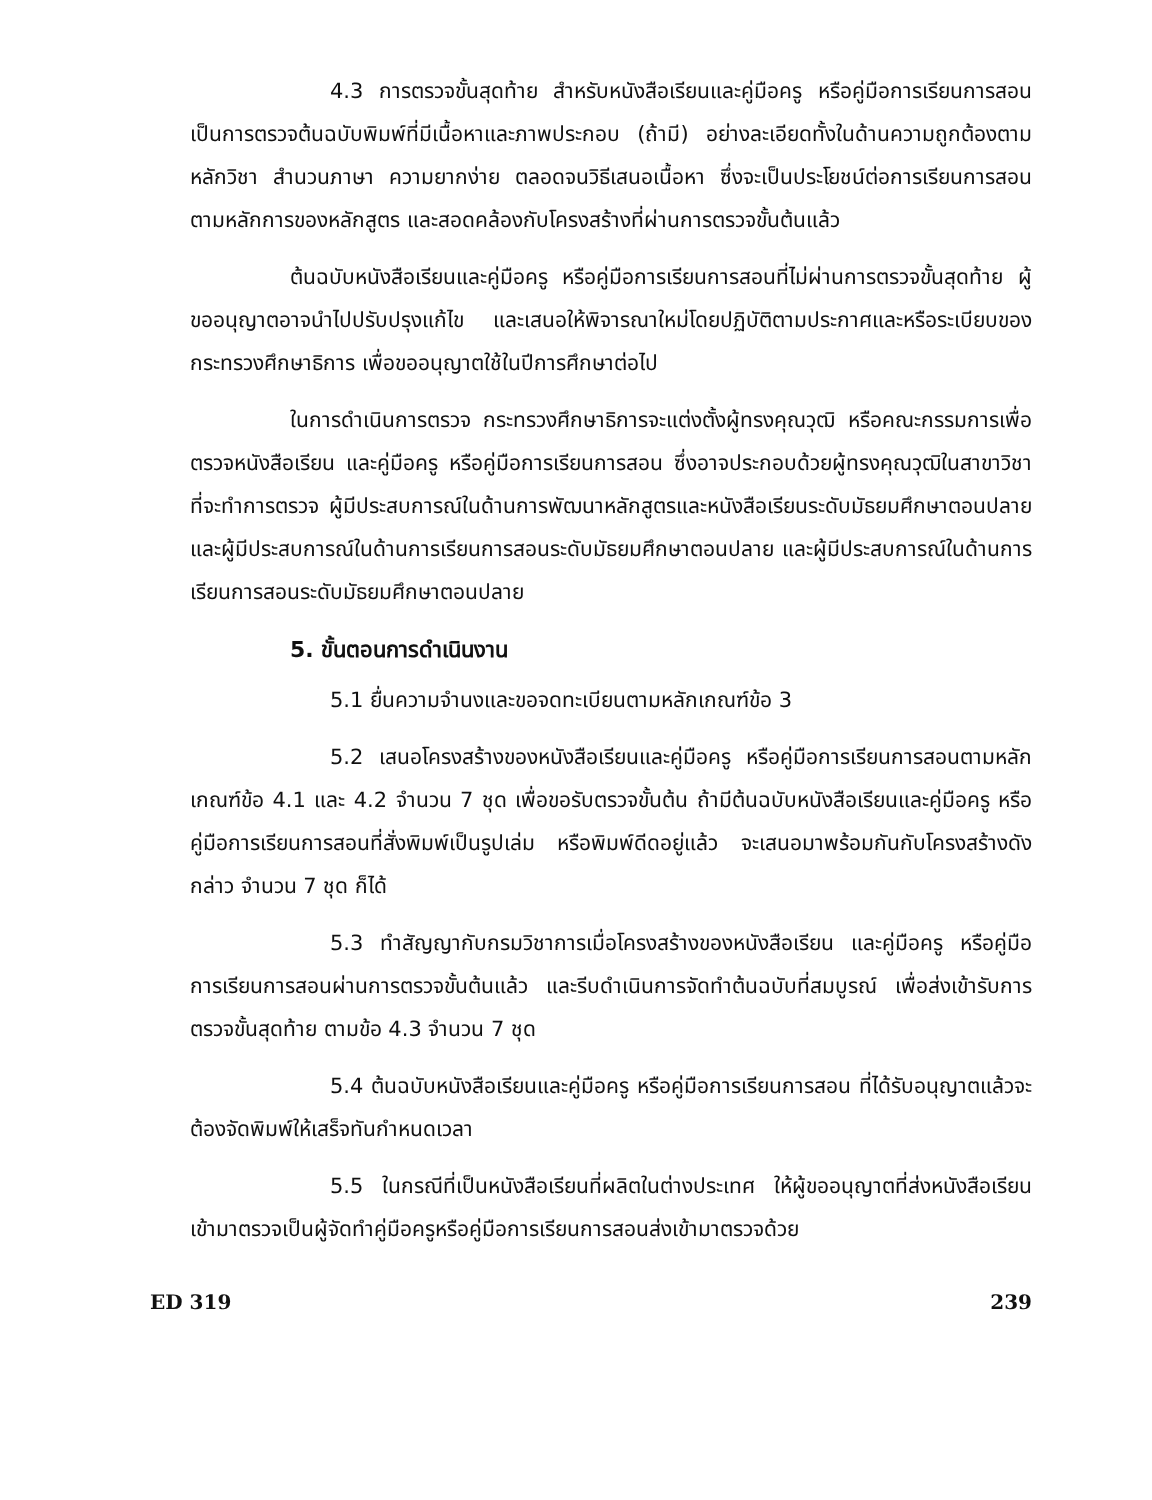4.3 การตรวจขั้นสุดท้าย สำหรับหนังสือเรียนและคู่มือครู หรือคู่มือการเรียนการสอนเป็นการตรวจต้นฉบับพิมพ์ที่มีเนื้อหาและภาพประกอบ (ถ้ามี) อย่างละเอียดทั้งในด้านความถูกต้องตามหลักวิชา สำนวนภาษา ความยากง่าย ตลอดจนวิธีเสนอเนื้อหา ซึ่งจะเป็นประโยชน์ต่อการเรียนการสอนตามหลักการของหลักสูตร และสอดคล้องกับโครงสร้างที่ผ่านการตรวจขั้นต้นแล้ว
ต้นฉบับหนังสือเรียนและคู่มือครู หรือคู่มือการเรียนการสอนที่ไม่ผ่านการตรวจขั้นสุดท้าย ผู้ขออนุญาตอาจนำไปปรับปรุงแก้ไข และเสนอให้พิจารณาใหม่โดยปฏิบัติตามประกาศและหรือระเบียบของกระทรวงศึกษาธิการ เพื่อขออนุญาตใช้ในปีการศึกษาต่อไป
ในการดำเนินการตรวจ กระทรวงศึกษาธิการจะแต่งตั้งผู้ทรงคุณวุฒิ หรือคณะกรรมการเพื่อตรวจหนังสือเรียน และคู่มือครู หรือคู่มือการเรียนการสอน ซึ่งอาจประกอบด้วยผู้ทรงคุณวุฒิในสาขาวิชาที่จะทำการตรวจ ผู้มีประสบการณ์ในด้านการพัฒนาหลักสูตรและหนังสือเรียนระดับมัธยมศึกษาตอนปลาย และผู้มีประสบการณ์ในด้านการเรียนการสอนระดับมัธยมศึกษาตอนปลาย และผู้มีประสบการณ์ในด้านการเรียนการสอนระดับมัธยมศึกษาตอนปลาย
5. ขั้นตอนการดำเนินงาน
5.1 ยื่นความจำนงและขอจดทะเบียนตามหลักเกณฑ์ข้อ 3
5.2 เสนอโครงสร้างของหนังสือเรียนและคู่มือครู หรือคู่มือการเรียนการสอนตามหลักเกณฑ์ข้อ 4.1 และ 4.2 จำนวน 7 ชุด เพื่อขอรับตรวจขั้นต้น ถ้ามีต้นฉบับหนังสือเรียนและคู่มือครู หรือคู่มือการเรียนการสอนที่สั่งพิมพ์เป็นรูปเล่ม หรือพิมพ์ดีดอยู่แล้ว จะเสนอมาพร้อมกันกับโครงสร้างดังกล่าว จำนวน 7 ชุด ก็ได้
5.3 ทำสัญญากับกรมวิชาการเมื่อโครงสร้างของหนังสือเรียน และคู่มือครู หรือคู่มือการเรียนการสอนผ่านการตรวจขั้นต้นแล้ว และรีบดำเนินการจัดทำต้นฉบับที่สมบูรณ์ เพื่อส่งเข้ารับการตรวจขั้นสุดท้าย ตามข้อ 4.3 จำนวน 7 ชุด
5.4 ต้นฉบับหนังสือเรียนและคู่มือครู หรือคู่มือการเรียนการสอน ที่ได้รับอนุญาตแล้วจะต้องจัดพิมพ์ให้เสร็จทันกำหนดเวลา
5.5 ในกรณีที่เป็นหนังสือเรียนที่ผลิตในต่างประเทศ ให้ผู้ขออนุญาตที่ส่งหนังสือเรียนเข้ามาตรวจเป็นผู้จัดทำคู่มือครูหรือคู่มือการเรียนการสอนส่งเข้ามาตรวจด้วย
ED 319 239